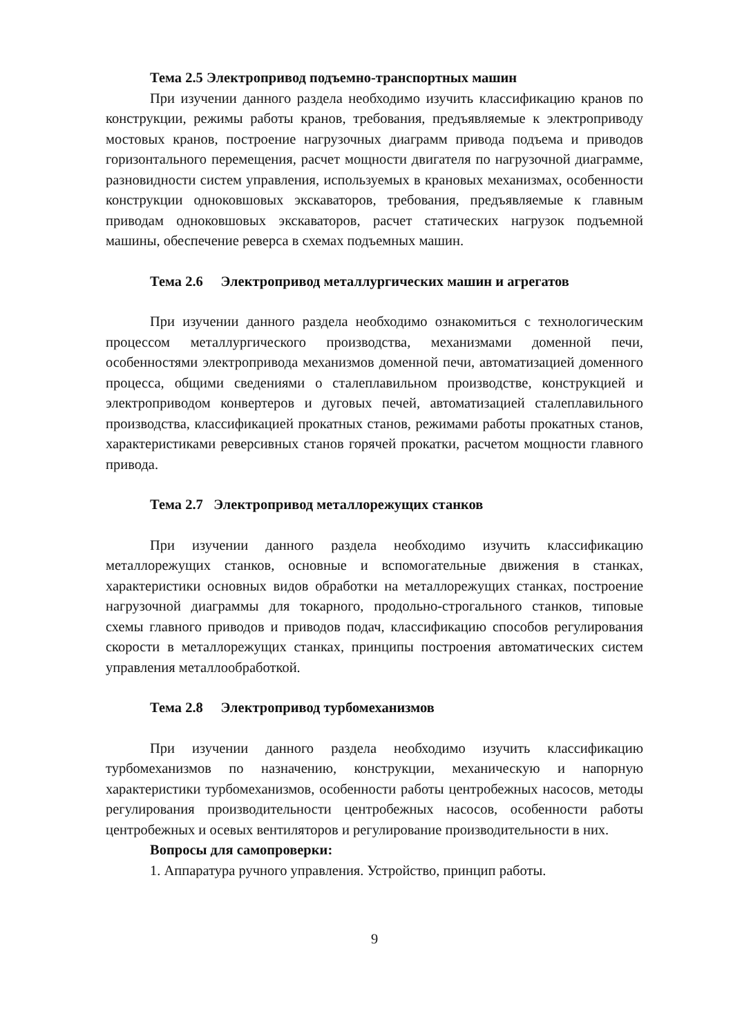Тема 2.5 Электропривод подъемно-транспортных машин
При изучении данного раздела необходимо изучить классификацию кранов по конструкции, режимы работы кранов, требования, предъявляемые к электроприводу мостовых кранов, построение нагрузочных диаграмм привода подъема и приводов горизонтального перемещения, расчет мощности двигателя по нагрузочной диаграмме, разновидности систем управления, используемых в крановых механизмах, особенности конструкции одноковшовых экскаваторов, требования, предъявляемые к главным приводам одноковшовых экскаваторов, расчет статических нагрузок подъемной машины, обеспечение реверса в схемах подъемных машин.
Тема 2.6 Электропривод металлургических машин и агрегатов
При изучении данного раздела необходимо ознакомиться с технологическим процессом металлургического производства, механизмами доменной печи, особенностями электропривода механизмов доменной печи, автоматизацией доменного процесса, общими сведениями о сталеплавильном производстве, конструкцией и электроприводом конвертеров и дуговых печей, автоматизацией сталеплавильного производства, классификацией прокатных станов, режимами работы прокатных станов, характеристиками реверсивных станов горячей прокатки, расчетом мощности главного привода.
Тема 2.7 Электропривод металлорежущих станков
При изучении данного раздела необходимо изучить классификацию металлорежущих станков, основные и вспомогательные движения в станках, характеристики основных видов обработки на металлорежущих станках, построение нагрузочной диаграммы для токарного, продольно-строгального станков, типовые схемы главного приводов и приводов подач, классификацию способов регулирования скорости в металлорежущих станках, принципы построения автоматических систем управления металлообработкой.
Тема 2.8 Электропривод турбомеханизмов
При изучении данного раздела необходимо изучить классификацию турбомеханизмов по назначению, конструкции, механическую и напорную характеристики турбомеханизмов, особенности работы центробежных насосов, методы регулирования производительности центробежных насосов, особенности работы центробежных и осевых вентиляторов и регулирование производительности в них.
Вопросы для самопроверки:
1. Аппаратура ручного управления. Устройство, принцип работы.
9